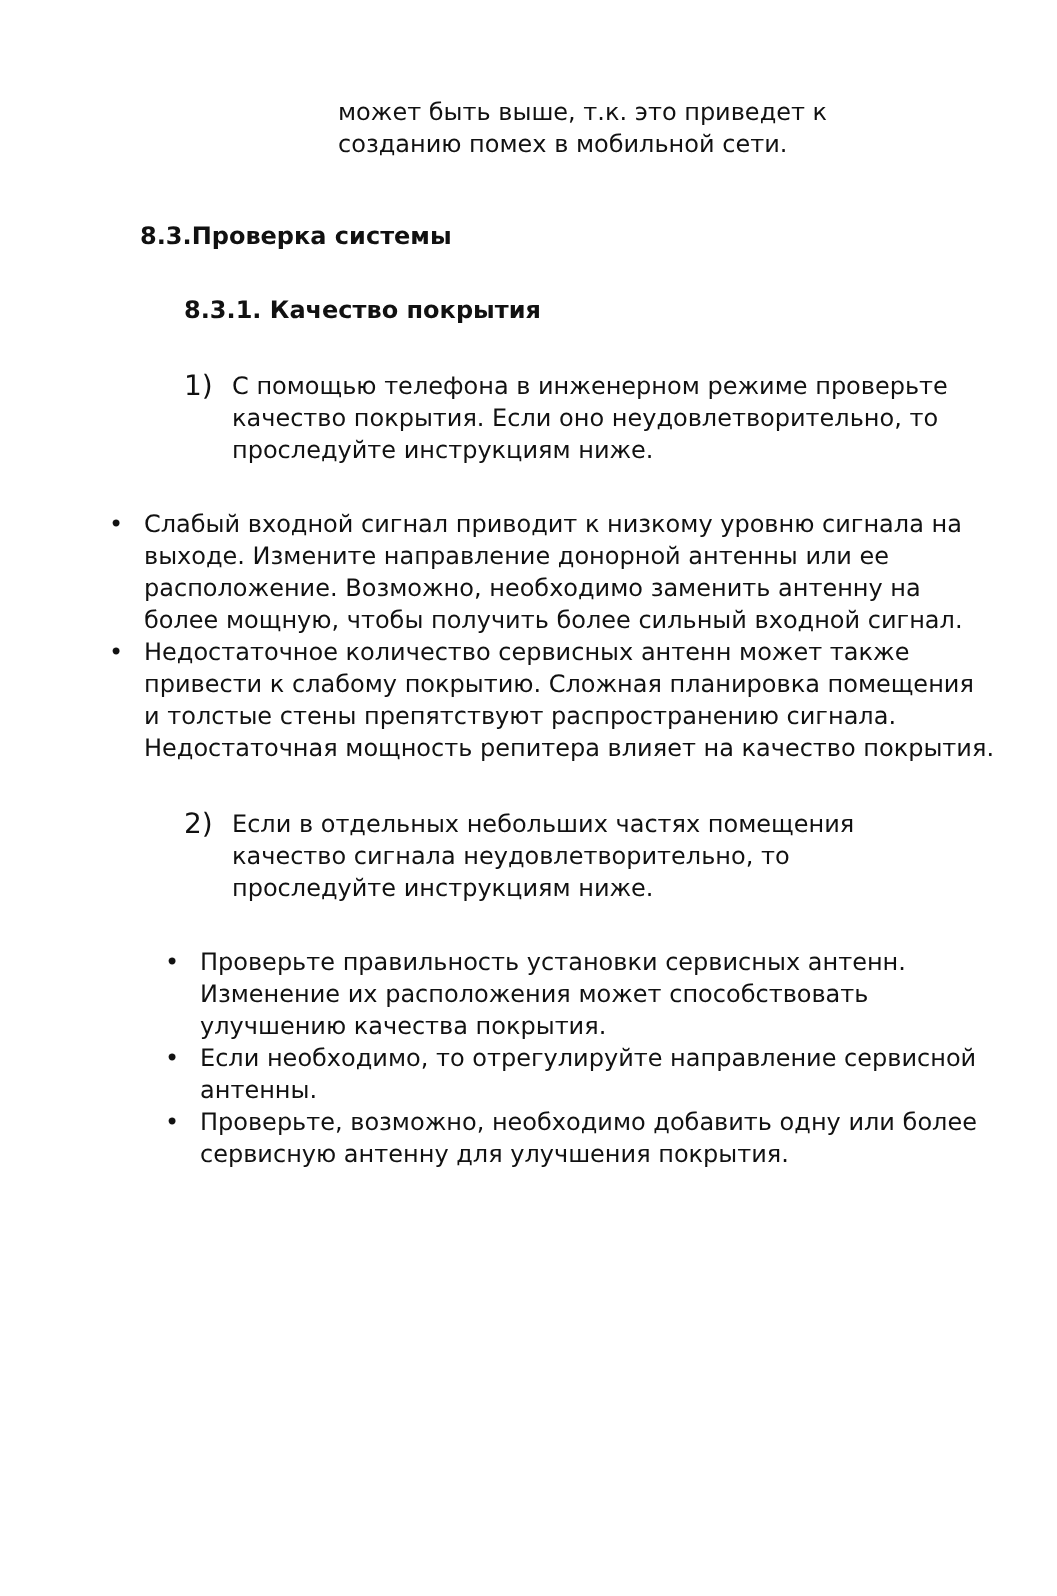может быть выше, т.к. это приведет к
созданию помех в мобильной сети.
8.3.Проверка системы
8.3.1. Качество покрытия
1)
С помощью телефона в инженерном режиме проверьте качество покрытия. Если оно неудовлетворительно, то проследуйте инструкциям ниже.
• Слабый входной сигнал приводит к низкому уровню сигнала на выходе. Измените направление донорной антенны или ее расположение. Возможно, необходимо заменить антенну на более мощную, чтобы получить более сильный входной сигнал.
• Недостаточное количество сервисных антенн может также привести к слабому покрытию. Сложная планировка помещения и толстые стены препятствуют распространению сигнала. Недостаточная мощность репитера влияет на качество покрытия.
2)
Если в отдельных небольших частях помещения качество сигнала неудовлетворительно, то проследуйте инструкциям ниже.
• Проверьте правильность установки сервисных антенн. Изменение их расположения может способствовать улучшению качества покрытия.
• Если необходимо, то отрегулируйте направление сервисной антенны.
• Проверьте, возможно, необходимо добавить одну или более сервисную антенну для улучшения покрытия.